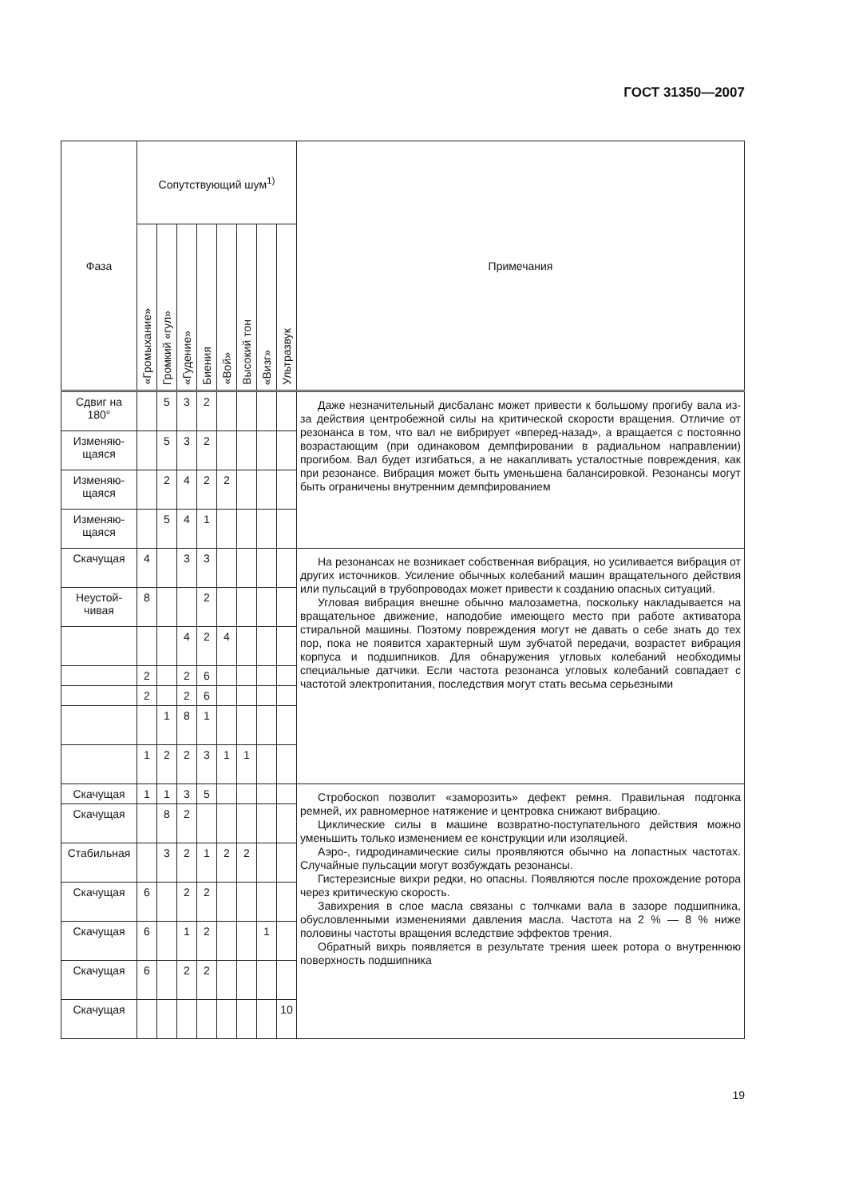ГОСТ 31350—2007
| Фаза | Сопутствующий шум<sup>1)</sup> | | | | | | | | Примечания |
| --- | --- | --- | --- | --- | --- | --- | --- | --- | --- |
| | «Громыхание» | Громкий «гул» | «Гудение» | Биения | «Вой» | Высокий тон | «Визг» | Ультразвук | |
| Сдвиг на 180° | | 5 | 3 | 2 | | | | | Даже незначительный дисбаланс может привести к большому прогибу вала из-за действия центробежной силы на критической скорости вращения. Отличие от резонанса в том, что вал не вибрирует «вперед-назад», а вращается с постоянно возрастающим (при одинаковом демпфировании в радиальном направлении) прогибом. Вал будет изгибаться, а не накапливать усталостные повреждения, как при резонансе. Вибрация может быть уменьшена балансировкой. Резонансы могут быть ограничены внутренним демпфированием |
| Изменяю-щаяся | | 5 | 3 | 2 | | | | | |
| Изменяю-щаяся | | 2 | 4 | 2 | 2 | | | | |
| Изменяю-щаяся | | 5 | 4 | 1 | | | | | |
| Скачущая | 4 | | 3 | 3 | | | | | На резонансах не возникает собственная вибрация, но усиливается вибрация от других источников. Усиление обычных колебаний машин вращательного действия или пульсаций в трубопроводах может привести к созданию опасных ситуаций. Угловая вибрация внешне обычно малозаметна, поскольку накладывается на вращательное движение, наподобие имеющего место при работе активатора стиральной машины. Поэтому повреждения могут не давать о себе знать до тех пор, пока не появится характерный шум зубчатой передачи, возрастет вибрация корпуса и подшипников. Для обнаружения угловых колебаний необходимы специальные датчики. Если частота резонанса угловых колебаний совпадает с частотой электропитания, последствия могут стать весьма серьезными |
| Неустой-чивая | 8 | | | 2 | | | | | |
| | | | 4 | 2 | 4 | | | | |
| | 2 | | 2 | 6 | | | | | |
| | 2 | | 2 | 6 | | | | | |
| | | 1 | 8 | 1 | | | | | |
| | 1 | 2 | 2 | 3 | 1 | 1 | | | |
| Скачущая | 1 | 1 | 3 | 5 | | | | | Стробоскоп позволит «заморозить» дефект ремня. Правильная подгонка ремней, их равномерное натяжение и центровка снижают вибрацию. Циклические силы в машине возвратно-поступательного действия можно уменьшить только изменением ее конструкции или изоляцией. Аэро-, гидродинамические силы проявляются обычно на лопастных частотах. Случайные пульсации могут возбуждать резонансы. Гистерезисные вихри редки, но опасны. Появляются после прохождение ротора через критическую скорость. Завихрения в слое масла связаны с толчками вала в зазоре подшипника, обусловленными изменениями давления масла. Частота на 2 % — 8 % ниже половины частоты вращения вследствие эффектов трения. Обратный вихрь появляется в результате трения шеек ротора о внутреннюю поверхность подшипника |
| Скачущая | | 8 | 2 | | | | | | |
| Стабильная | | 3 | 2 | 1 | 2 | 2 | | | |
| Скачущая | 6 | | 2 | 2 | | | | | |
| Скачущая | 6 | | 1 | 2 | | | 1 | | |
| Скачущая | 6 | | 2 | 2 | | | | | |
| Скачущая | | | | | | | | 10 | |
19